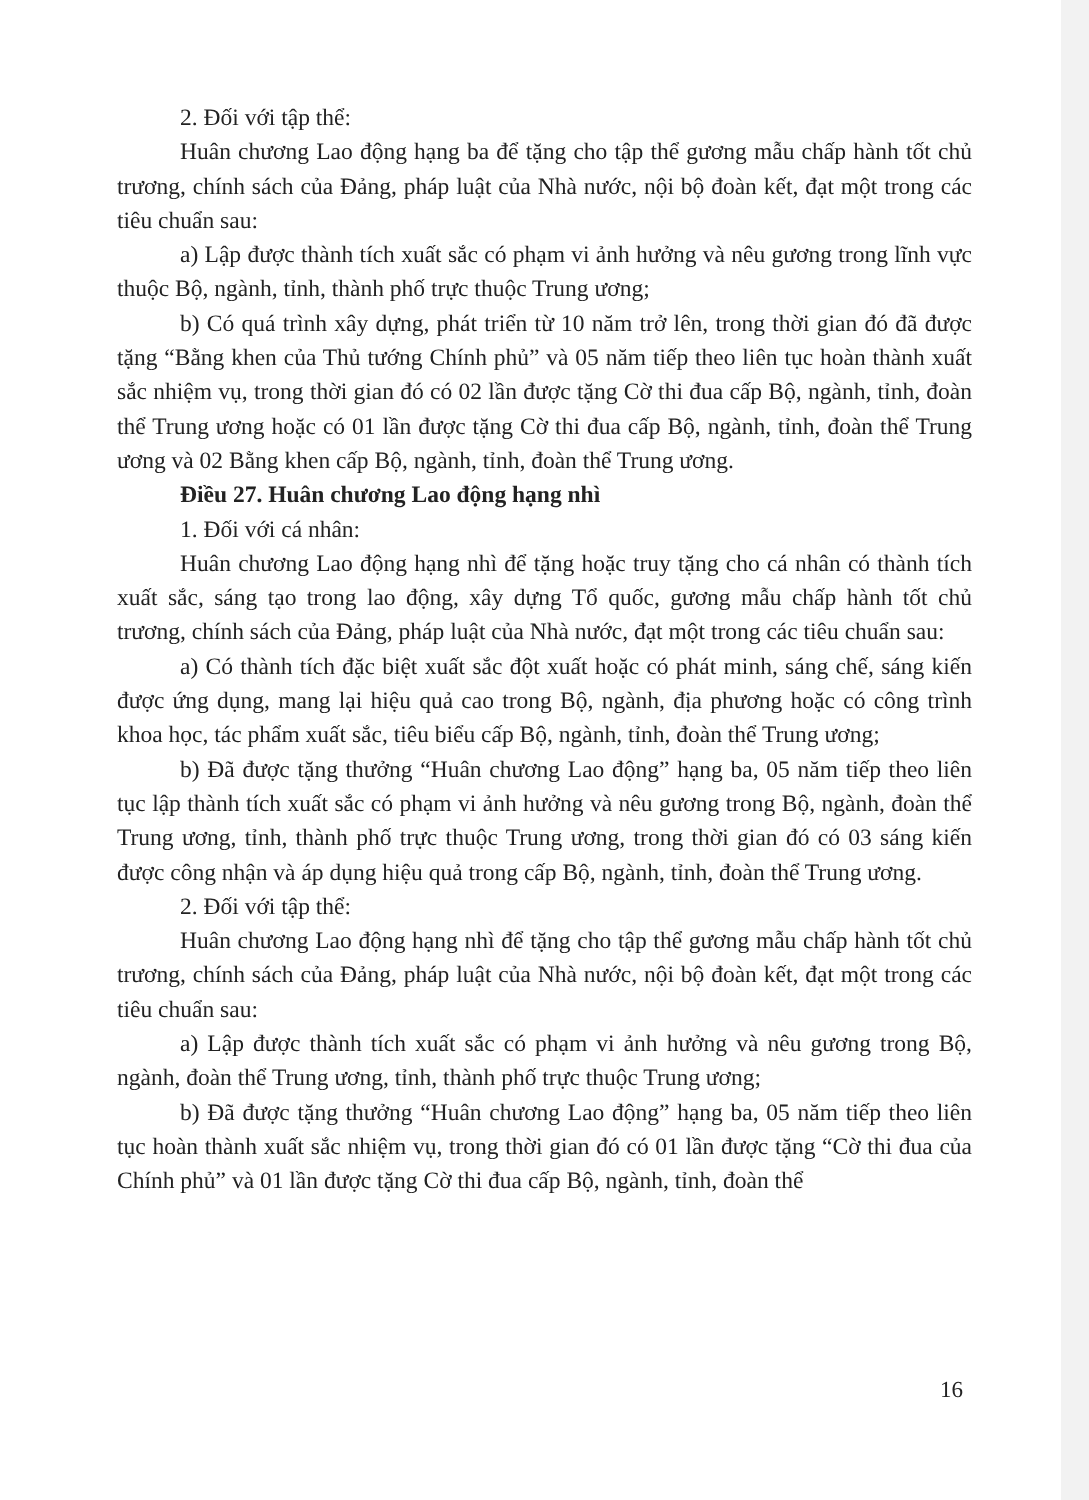2. Đối với tập thể:
Huân chương Lao động hạng ba để tặng cho tập thể gương mẫu chấp hành tốt chủ trương, chính sách của Đảng, pháp luật của Nhà nước, nội bộ đoàn kết, đạt một trong các tiêu chuẩn sau:
a) Lập được thành tích xuất sắc có phạm vi ảnh hưởng và nêu gương trong lĩnh vực thuộc Bộ, ngành, tỉnh, thành phố trực thuộc Trung ương;
b) Có quá trình xây dựng, phát triển từ 10 năm trở lên, trong thời gian đó đã được tặng “Bằng khen của Thủ tướng Chính phủ” và 05 năm tiếp theo liên tục hoàn thành xuất sắc nhiệm vụ, trong thời gian đó có 02 lần được tặng Cờ thi đua cấp Bộ, ngành, tỉnh, đoàn thể Trung ương hoặc có 01 lần được tặng Cờ thi đua cấp Bộ, ngành, tỉnh, đoàn thể Trung ương và 02 Bằng khen cấp Bộ, ngành, tỉnh, đoàn thể Trung ương.
Điều 27. Huân chương Lao động hạng nhì
1. Đối với cá nhân:
Huân chương Lao động hạng nhì để tặng hoặc truy tặng cho cá nhân có thành tích xuất sắc, sáng tạo trong lao động, xây dựng Tổ quốc, gương mẫu chấp hành tốt chủ trương, chính sách của Đảng, pháp luật của Nhà nước, đạt một trong các tiêu chuẩn sau:
a) Có thành tích đặc biệt xuất sắc đột xuất hoặc có phát minh, sáng chế, sáng kiến được ứng dụng, mang lại hiệu quả cao trong Bộ, ngành, địa phương hoặc có công trình khoa học, tác phẩm xuất sắc, tiêu biểu cấp Bộ, ngành, tỉnh, đoàn thể Trung ương;
b) Đã được tặng thưởng “Huân chương Lao động” hạng ba, 05 năm tiếp theo liên tục lập thành tích xuất sắc có phạm vi ảnh hưởng và nêu gương trong Bộ, ngành, đoàn thể Trung ương, tỉnh, thành phố trực thuộc Trung ương, trong thời gian đó có 03 sáng kiến được công nhận và áp dụng hiệu quả trong cấp Bộ, ngành, tỉnh, đoàn thể Trung ương.
2. Đối với tập thể:
Huân chương Lao động hạng nhì để tặng cho tập thể gương mẫu chấp hành tốt chủ trương, chính sách của Đảng, pháp luật của Nhà nước, nội bộ đoàn kết, đạt một trong các tiêu chuẩn sau:
a) Lập được thành tích xuất sắc có phạm vi ảnh hưởng và nêu gương trong Bộ, ngành, đoàn thể Trung ương, tỉnh, thành phố trực thuộc Trung ương;
b) Đã được tặng thưởng “Huân chương Lao động” hạng ba, 05 năm tiếp theo liên tục hoàn thành xuất sắc nhiệm vụ, trong thời gian đó có 01 lần được tặng “Cờ thi đua của Chính phủ” và 01 lần được tặng Cờ thi đua cấp Bộ, ngành, tỉnh, đoàn thể
16